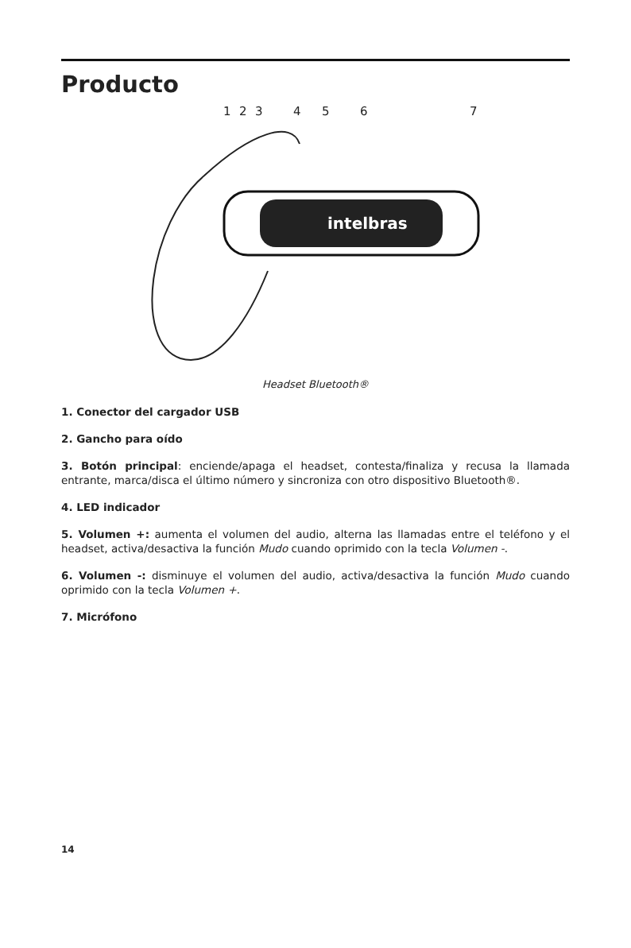Producto
1 2 3 4 5 6 7
intelbras
Headset Bluetooth®
1. Conector del cargador USB
2. Gancho para oído
3. Botón principal: enciende/apaga el headset, contesta/finaliza y recusa la llamada entrante, marca/disca el último número y sincroniza con otro dispositivo Bluetooth®.
4. LED indicador
5. Volumen +: aumenta el volumen del audio, alterna las llamadas entre el teléfono y el headset, activa/desactiva la función Mudo cuando oprimido con la tecla Volumen -.
6. Volumen -: disminuye el volumen del audio, activa/desactiva la función Mudo cuando oprimido con la tecla Volumen +.
7. Micrófono
14